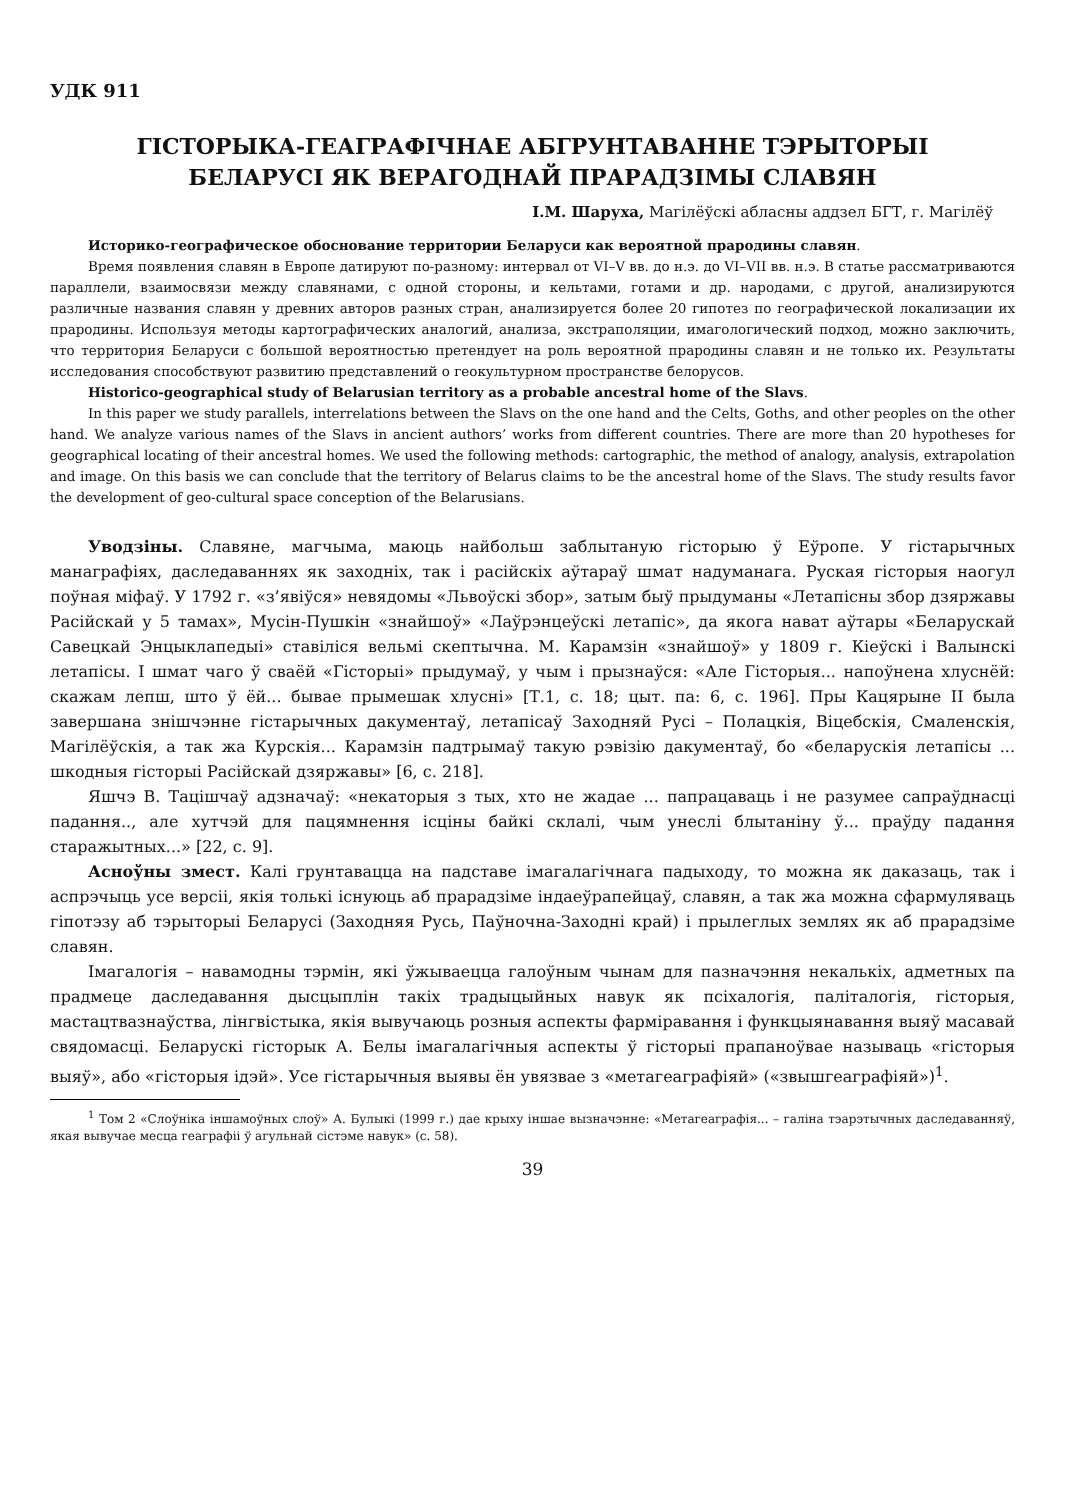УДК 911
ГІСТОРЫКА-ГЕАГРАФІЧНАЕ АБГРУНТАВАННЕ ТЭРЫТОРЫІ
БЕЛАРУСІ ЯК ВЕРАГОДНАЙ ПРАРАДЗІМЫ СЛАВЯН
І.М. Шаруха, Магілёўскі абласны аддзел БГТ, г. Магілёў
Историко-географическое обоснование территории Беларуси как вероятной прародины славян.
Время появления славян в Европе датируют по-разному: интервал от VI–V вв. до н.э. до VI–VII вв. н.э. В статье рассматриваются параллели, взаимосвязи между славянами, с одной стороны, и кельтами, готами и др. народами, с другой, анализируются различные названия славян у древних авторов разных стран, анализируется более 20 гипотез по географической локализации их прародины. Используя методы картографических аналогий, анализа, экстраполяции, имагологический подход, можно заключить, что территория Беларуси с большой вероятностью претендует на роль вероятной прародины славян и не только их. Результаты исследования способствуют развитию представлений о геокультурном пространстве белорусов.
Historico-geographical study of Belarusian territory as a probable ancestral home of the Slavs.
In this paper we study parallels, interrelations between the Slavs on the one hand and the Celts, Goths, and other peoples on the other hand. We analyze various names of the Slavs in ancient authors’ works from different countries. There are more than 20 hypotheses for geographical locating of their ancestral homes. We used the following methods: cartographic, the method of analogy, analysis, extrapolation and image. On this basis we can conclude that the territory of Belarus claims to be the ancestral home of the Slavs. The study results favor the development of geo-cultural space conception of the Belarusians.
Уводзіны. Славяне, магчыма, маюць найбольш заблытаную гісторыю ў Еўропе. У гістарычных манаграфіях, даследаваннях як заходніх, так і расійскіх аўтараў шмат надуманага. Руская гісторыя наогул поўная міфаў. У 1792 г. «з’явіўся» невядомы «Львоўскі збор», затым быў прыдуманы «Летапісны збор дзяржавы Расійскай у 5 тамах», Мусін-Пушкін «знайшоў» «Лаўрэнцеўскі летапіс», да якога нават аўтары «Беларускай Савецкай Энцыклапедыі» ставіліся вельмі скептычна. М. Карамзін «знайшоў» у 1809 г. Кіеўскі і Валынскі летапісы. І шмат чаго ў сваёй «Гісторыі» прыдумаў, у чым і прызнаўся: «Але Гісторыя... напоўнена хлуснёй: скажам лепш, што ў ёй... бывае прымешак хлусні» [Т.1, с. 18; цыт. па: 6, с. 196]. Пры Кацярыне ІІ была завершана знішчэнне гістарычных дакументаў, летапісаў Заходняй Русі – Полацкія, Віцебскія, Смаленскія, Магілёўскія, а так жа Курскія... Карамзін падтрымаў такую рэвізію дакументаў, бо «беларускія летапісы ... шкодныя гісторыі Расійскай дзяржавы» [6, с. 218].
Яшчэ В. Тацішчаў адзначаў: «некаторыя з тых, хто не жадае ... папрацаваць і не разумее сапраўднасці падання.., але хутчэй для пацямнення ісціны байкі склалі, чым унеслі блытаніну ў... праўду падання старажытных...» [22, с. 9].
Асноўны змест. Калі грунтавацца на падставе імагалагічнага падыходу, то можна як даказаць, так і аспрэчыць усе версіі, якія толькі існуюць аб прарадзіме індаеўрапейцаў, славян, а так жа можна сфармуляваць гіпотэзу аб тэрыторыі Беларусі (Заходняя Русь, Паўночна-Заходні край) і прылеглых землях як аб прарадзіме славян.
Імагалогія – навамодны тэрмін, які ўжываецца галоўным чынам для пазначэння некалькіх, адметных па прадмеце даследавання дысцыплін такіх традыцыйных навук як псіхалогія, паліталогія, гісторыя, мастацтвазнаўства, лінгвістыка, якія вывучаюць розныя аспекты фарміравання і функцыянавання выяў масавай свядомасці. Беларускі гісторык А. Белы імагалагічныя аспекты ў гісторыі прапаноўвае называць «гісторыя выяў», або «гісторыя ідэй». Усе гістарычныя выявы ён увязвае з «метагеаграфіяй» («звышгеаграфіяй»)<sup>1</sup>.
<sup>1</sup> Том 2 «Слоўніка іншамоўных слоў» А. Булыкі (1999 г.) дае крыху іншае вызначэнне: «Метагеаграфія... – галіна тэарэтычных даследаванняў, якая вывучае месца геаграфіі ў агульнай сістэме навук» (с. 58).
39